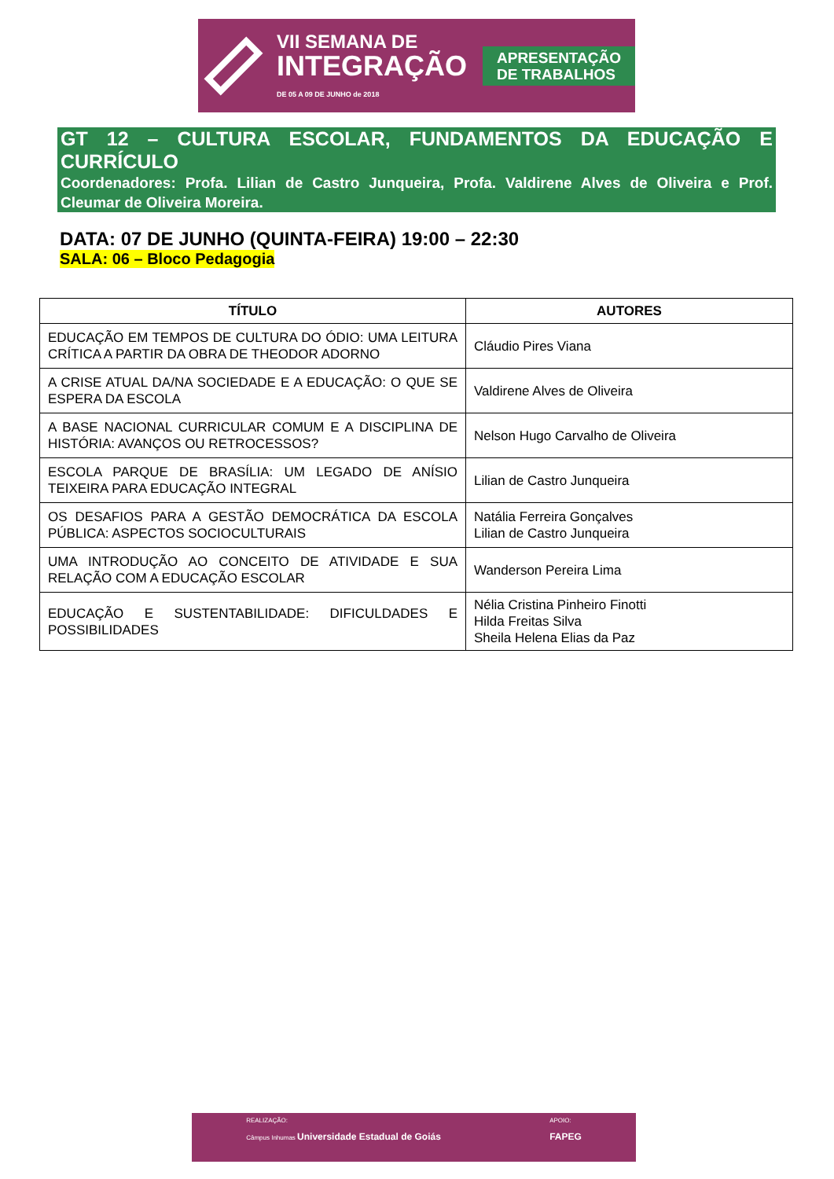VII SEMANA DE
INTEGRAÇÃO
DE 05 A 09 DE JUNHO de 2018
APRESENTAÇÃO
DE TRABALHOS
GT 12 – CULTURA ESCOLAR, FUNDAMENTOS DA EDUCAÇÃO E CURRÍCULO
Coordenadores: Profa. Lilian de Castro Junqueira, Profa. Valdirene Alves de Oliveira e Prof. Cleumar de Oliveira Moreira.
DATA: 07 DE JUNHO (QUINTA-FEIRA) 19:00 – 22:30
SALA: 06 – Bloco Pedagogia
| TÍTULO | AUTORES |
| --- | --- |
| EDUCAÇÃO EM TEMPOS DE CULTURA DO ÓDIO: UMA LEITURA CRÍTICA A PARTIR DA OBRA DE THEODOR ADORNO | Cláudio Pires Viana |
| A CRISE ATUAL DA/NA SOCIEDADE E A EDUCAÇÃO: O QUE SE ESPERA DA ESCOLA | Valdirene Alves de Oliveira |
| A BASE NACIONAL CURRICULAR COMUM E A DISCIPLINA DE HISTÓRIA: AVANÇOS OU RETROCESSOS? | Nelson Hugo Carvalho de Oliveira |
| ESCOLA PARQUE DE BRASÍLIA: UM LEGADO DE ANÍSIO TEIXEIRA PARA EDUCAÇÃO INTEGRAL | Lilian de Castro Junqueira |
| OS DESAFIOS PARA A GESTÃO DEMOCRÁTICA DA ESCOLA PÚBLICA: ASPECTOS SOCIOCULTURAIS | Natália Ferreira Gonçalves Lilian de Castro Junqueira |
| UMA INTRODUÇÃO AO CONCEITO DE ATIVIDADE E SUA RELAÇÃO COM A EDUCAÇÃO ESCOLAR | Wanderson Pereira Lima |
| EDUCAÇÃO E SUSTENTABILIDADE: DIFICULDADES E POSSIBILIDADES | Nélia Cristina Pinheiro Finotti Hilda Freitas Silva Sheila Helena Elias da Paz |
REALIZAÇÃO:
Câmpus Inhumas Universidade Estadual de Goiás
APOIO:
FAPEG